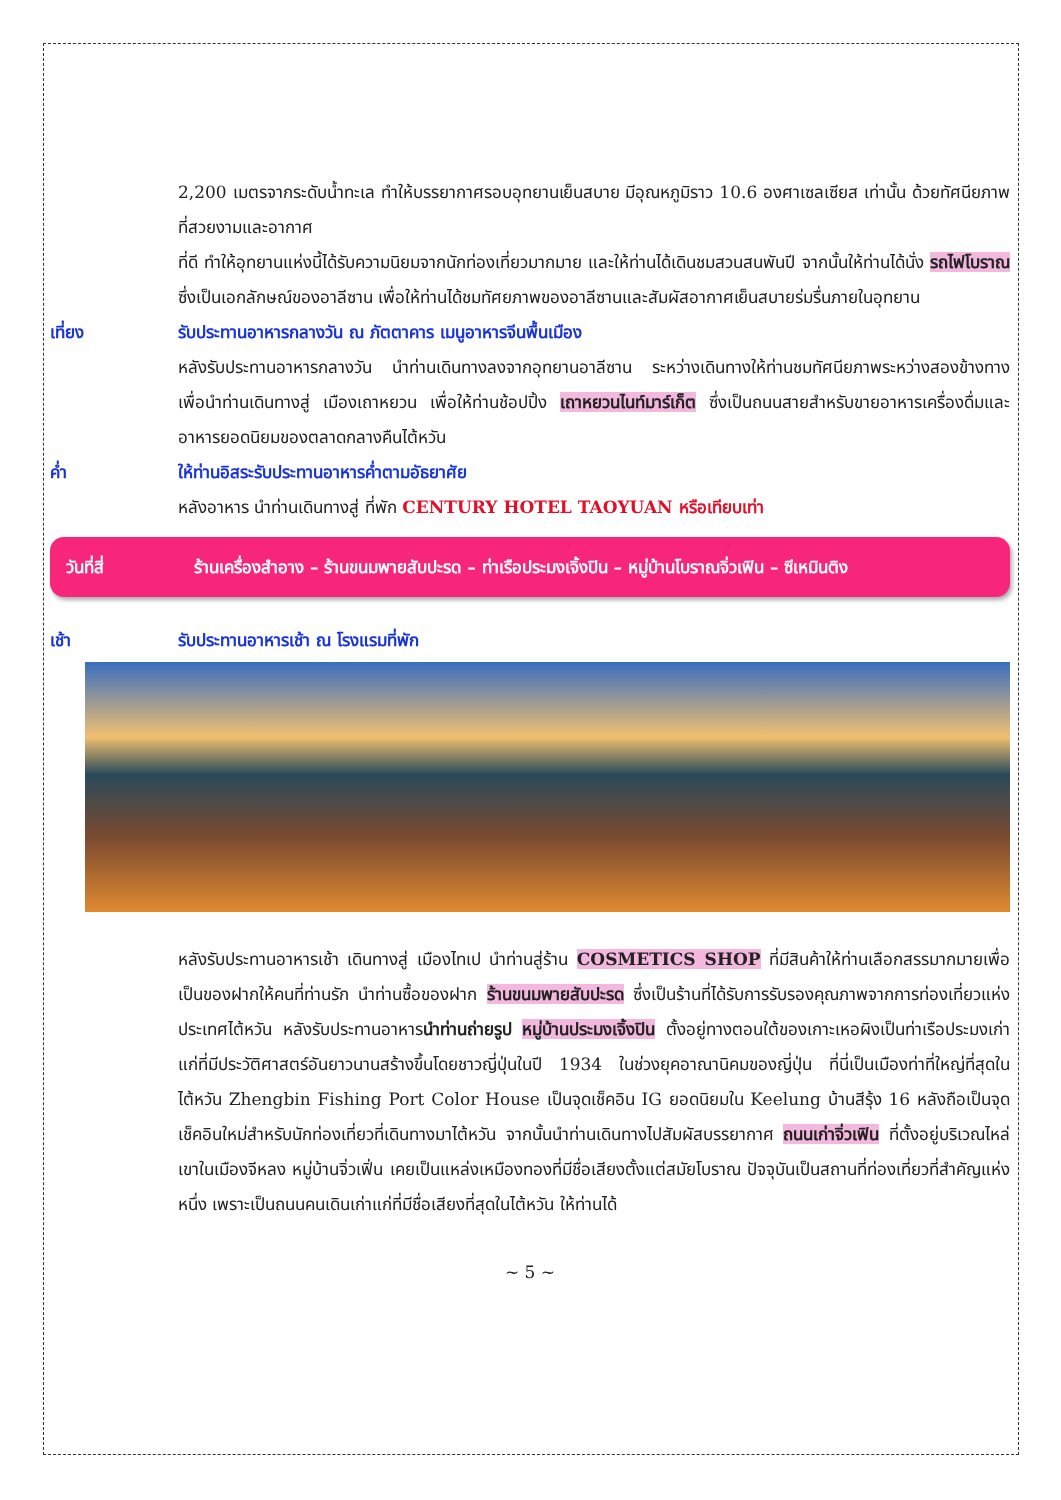2,200 เมตรจากระดับน้ำทะเล ทำให้บรรยากาศรอบอุทยานเย็นสบาย มีอุณหภูมิราว 10.6 องศาเซลเซียส เท่านั้น ด้วยทัศนียภาพที่สวยงามและอากาศ
ที่ดี ทำให้อุทยานแห่งนี้ได้รับความนิยมจากนักท่องเที่ยวมากมาย และให้ท่านได้เดินชมสวนสนพันปี จากนั้นให้ท่านได้นั่ง รถไฟโบราณ ซึ่งเป็นเอกลักษณ์ของอาลีซาน เพื่อให้ท่านได้ชมทัศยภาพของอาลีซานและสัมผัสอากาศเย็นสบายร่มรื่นภายในอุทยาน
เที่ยง รับประทานอาหารกลางวัน ณ ภัตตาคาร เมนูอาหารจีนพื้นเมือง
หลังรับประทานอาหารกลางวัน นำท่านเดินทางลงจากอุทยานอาลีซาน ระหว่างเดินทางให้ท่านชมทัศนียภาพระหว่างสองข้างทาง เพื่อนำท่านเดินทางสู่ เมืองเถาหยวน เพื่อให้ท่านช้อปปิ้ง เถาหยวนไนท์มาร์เก็ต ซึ่งเป็นถนนสายสำหรับขายอาหารเครื่องดื่มและอาหารยอดนิยมของตลาดกลางคืนไต้หวัน
ค่ำ ให้ท่านอิสระรับประทานอาหารค่ำตามอัธยาศัย
หลังอาหาร นำท่านเดินทางสู่ ที่พัก CENTURY HOTEL TAOYUAN หรือเทียบเท่า
วันที่สี่ ร้านเครื่องสำอาง – ร้านขนมพายสับปะรด – ท่าเรือประมงเจิ้งปิน – หมู่บ้านโบราณจิ่วเฟิน – ซีเหมินติง
เช้า รับประทานอาหารเช้า ณ โรงแรมที่พัก
หลังรับประทานอาหารเช้า เดินทางสู่ เมืองไทเป นำท่านสู่ร้าน COSMETICS SHOP ที่มีสินค้าให้ท่านเลือกสรรมากมายเพื่อเป็นของฝากให้คนที่ท่านรัก นำท่านซื้อของฝาก ร้านขนมพายสับปะรด ซึ่งเป็นร้านที่ได้รับการรับรองคุณภาพจากการท่องเที่ยวแห่งประเทศไต้หวัน หลังรับประทานอาหารนำท่านถ่ายรูป หมู่บ้านประมงเจิ้งปิน ตั้งอยู่ทางตอนใต้ของเกาะเหอผิงเป็นท่าเรือประมงเก่าแก่ที่มีประวัติศาสตร์อันยาวนานสร้างขึ้นโดยชาวญี่ปุ่นในปี 1934 ในช่วงยุคอาณานิคมของญี่ปุ่น ที่นี่เป็นเมืองท่าที่ใหญ่ที่สุดในไต้หวัน Zhengbin Fishing Port Color House เป็นจุดเช็คอิน IG ยอดนิยมใน Keelung บ้านสีรุ้ง 16 หลังถือเป็นจุดเช็คอินใหม่สำหรับนักท่องเที่ยวที่เดินทางมาไต้หวัน จากนั้นนำท่านเดินทางไปสัมผัสบรรยากาศ ถนนเก่าจิ่วเฟิน ที่ตั้งอยู่บริเวณไหล่เขาในเมืองจีหลง หมู่บ้านจิ่วเฟิ่น เคยเป็นแหล่งเหมืองทองที่มีชื่อเสียงตั้งแต่สมัยโบราณ ปัจจุบันเป็นสถานที่ท่องเที่ยวที่สำคัญแห่งหนึ่ง เพราะเป็นถนนคนเดินเก่าแก่ที่มีชื่อเสียงที่สุดในไต้หวัน ให้ท่านได้
~ 5 ~